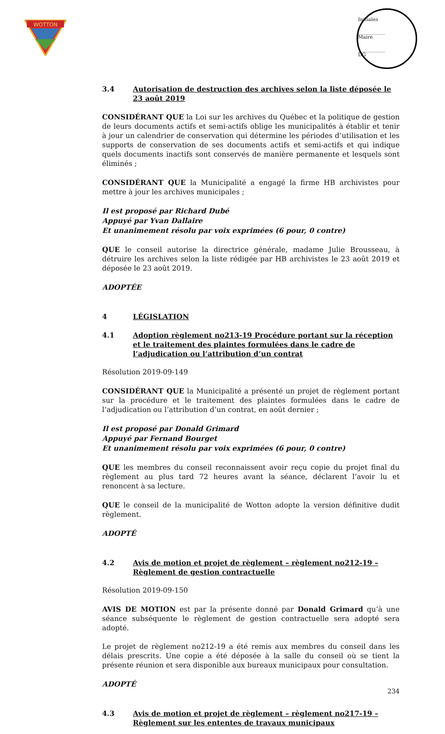WOTTON
Initiales
___________
Maire
___________
DG
3.4 Autorisation de destruction des archives selon la liste déposée le 23 août 2019
CONSIDÉRANT QUE la Loi sur les archives du Québec et la politique de gestion de leurs documents actifs et semi-actifs oblige les municipalités à établir et tenir à jour un calendrier de conservation qui détermine les périodes d’utilisation et les supports de conservation de ses documents actifs et semi-actifs et qui indique quels documents inactifs sont conservés de manière permanente et lesquels sont éliminés ;
CONSIDÉRANT QUE la Municipalité a engagé la firme HB archivistes pour mettre à jour les archives municipales ;
Il est proposé par Richard Dubé
Appuyé par Yvan Dallaire
Et unanimement résolu par voix exprimées (6 pour, 0 contre)
QUE le conseil autorise la directrice générale, madame Julie Brousseau, à détruire les archives selon la liste rédigée par HB archivistes le 23 août 2019 et déposée le 23 août 2019.
ADOPTÉE
4 LÉGISLATION
4.1 Adoption règlement no213-19 Procédure portant sur la réception et le traitement des plaintes formulées dans le cadre de l’adjudication ou l’attribution d’un contrat
Résolution 2019-09-149
CONSIDÉRANT QUE la Municipalité a présenté un projet de règlement portant sur la procédure et le traitement des plaintes formulées dans le cadre de l’adjudication ou l’attribution d’un contrat, en août dernier ;
Il est proposé par Donald Grimard
Appuyé par Fernand Bourget
Et unanimement résolu par voix exprimées (6 pour, 0 contre)
QUE les membres du conseil reconnaissent avoir reçu copie du projet final du règlement au plus tard 72 heures avant la séance, déclarent l’avoir lu et renoncent à sa lecture.
QUE le conseil de la municipalité de Wotton adopte la version définitive dudit règlement.
ADOPTÉ
4.2 Avis de motion et projet de règlement – règlement no212-19 – Règlement de gestion contractuelle
Résolution 2019-09-150
AVIS DE MOTION est par la présente donné par Donald Grimard qu’à une séance subséquente le règlement de gestion contractuelle sera adopté sera adopté.
Le projet de règlement no212-19 a été remis aux membres du conseil dans les délais prescrits. Une copie a été déposée à la salle du conseil où se tient la présente réunion et sera disponible aux bureaux municipaux pour consultation.
ADOPTÉ
4.3 Avis de motion et projet de règlement – règlement no217-19 – Règlement sur les ententes de travaux municipaux
234